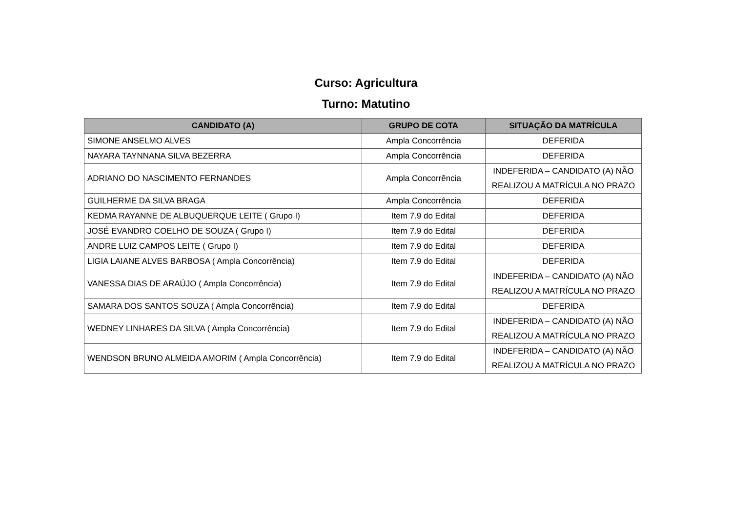Curso: Agricultura
Turno: Matutino
| CANDIDATO (A) | GRUPO DE COTA | SITUAÇÃO DA MATRÍCULA |
| --- | --- | --- |
| SIMONE ANSELMO ALVES | Ampla Concorrência | DEFERIDA |
| NAYARA TAYNNANA SILVA BEZERRA | Ampla Concorrência | DEFERIDA |
| ADRIANO DO NASCIMENTO FERNANDES | Ampla Concorrência | INDEFERIDA – CANDIDATO (A) NÃO REALIZOU A MATRÍCULA NO PRAZO |
| GUILHERME DA SILVA BRAGA | Ampla Concorrência | DEFERIDA |
| KEDMA RAYANNE DE ALBUQUERQUE LEITE ( Grupo I) | Item 7.9 do Edital | DEFERIDA |
| JOSÉ EVANDRO COELHO DE SOUZA ( Grupo I) | Item 7.9 do Edital | DEFERIDA |
| ANDRE LUIZ CAMPOS LEITE ( Grupo I) | Item 7.9 do Edital | DEFERIDA |
| LIGIA LAIANE ALVES BARBOSA ( Ampla Concorrência) | Item 7.9 do Edital | DEFERIDA |
| VANESSA DIAS DE ARAÚJO ( Ampla Concorrência) | Item 7.9 do Edital | INDEFERIDA – CANDIDATO (A) NÃO REALIZOU A MATRÍCULA NO PRAZO |
| SAMARA DOS SANTOS SOUZA ( Ampla Concorrência) | Item 7.9 do Edital | DEFERIDA |
| WEDNEY LINHARES DA SILVA ( Ampla Concorrência) | Item 7.9 do Edital | INDEFERIDA – CANDIDATO (A) NÃO REALIZOU A MATRÍCULA NO PRAZO |
| WENDSON BRUNO ALMEIDA AMORIM ( Ampla Concorrência) | Item 7.9 do Edital | INDEFERIDA – CANDIDATO (A) NÃO REALIZOU A MATRÍCULA NO PRAZO |